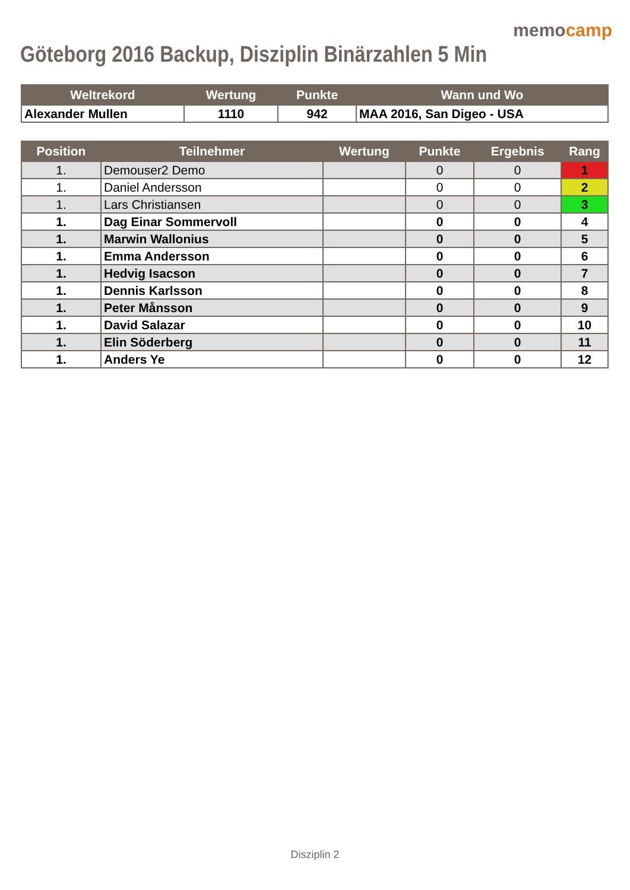memocamp
Göteborg 2016 Backup, Disziplin Binärzahlen 5 Min
| Weltrekord | Wertung | Punkte | Wann und Wo |
| --- | --- | --- | --- |
| Alexander Mullen | 1110 | 942 | MAA 2016, San Digeo - USA |
| Position | Teilnehmer | Wertung | Punkte | Ergebnis | Rang |
| --- | --- | --- | --- | --- | --- |
| 1. | Demouser2 Demo | | 0 | 0 | 1 |
| 1. | Daniel Andersson | | 0 | 0 | 2 |
| 1. | Lars Christiansen | | 0 | 0 | 3 |
| 1. | Dag Einar Sommervoll | | 0 | 0 | 4 |
| 1. | Marwin Wallonius | | 0 | 0 | 5 |
| 1. | Emma Andersson | | 0 | 0 | 6 |
| 1. | Hedvig Isacson | | 0 | 0 | 7 |
| 1. | Dennis Karlsson | | 0 | 0 | 8 |
| 1. | Peter Månsson | | 0 | 0 | 9 |
| 1. | David Salazar | | 0 | 0 | 10 |
| 1. | Elin Söderberg | | 0 | 0 | 11 |
| 1. | Anders Ye | | 0 | 0 | 12 |
Disziplin 2